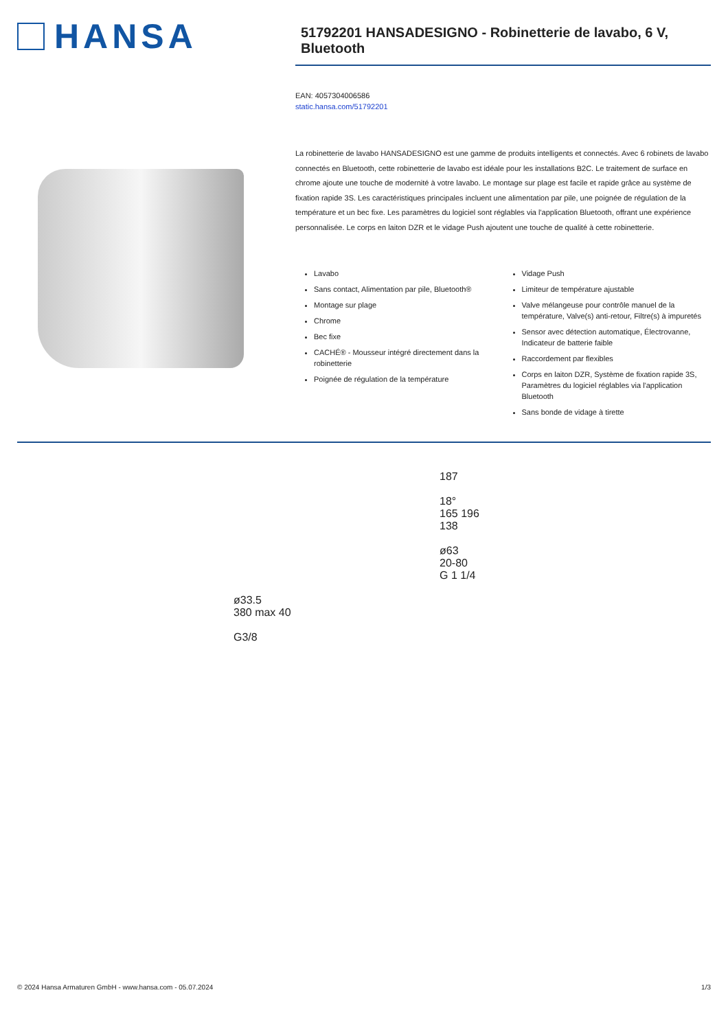HANSA
51792201 HANSADESIGNO - Robinetterie de lavabo, 6 V, Bluetooth
EAN: 4057304006586
static.hansa.com/51792201
La robinetterie de lavabo HANSADESIGNO est une gamme de produits intelligents et connectés. Avec 6 robinets de lavabo connectés en Bluetooth, cette robinetterie de lavabo est idéale pour les installations B2C. Le traitement de surface en chrome ajoute une touche de modernité à votre lavabo. Le montage sur plage est facile et rapide grâce au système de fixation rapide 3S. Les caractéristiques principales incluent une alimentation par pile, une poignée de régulation de la température et un bec fixe. Les paramètres du logiciel sont réglables via l'application Bluetooth, offrant une expérience personnalisée. Le corps en laiton DZR et le vidage Push ajoutent une touche de qualité à cette robinetterie.
Lavabo
Sans contact, Alimentation par pile, Bluetooth®
Montage sur plage
Chrome
Bec fixe
CACHÉ® - Mousseur intégré directement dans la robinetterie
Poignée de régulation de la température
Vidage Push
Limiteur de température ajustable
Valve mélangeuse pour contrôle manuel de la température, Valve(s) anti-retour, Filtre(s) à impuretés
Sensor avec détection automatique, Électrovanne, Indicateur de batterie faible
Raccordement par flexibles
Corps en laiton DZR, Système de fixation rapide 3S, Paramètres du logiciel réglables via l'application Bluetooth
Sans bonde de vidage à tirette
ø33.5
380 max 40
G3/8
187
18°
165 196
138
ø63
20-80
G 1 1/4
© 2024 Hansa Armaturen GmbH - www.hansa.com - 05.07.2024 1/3